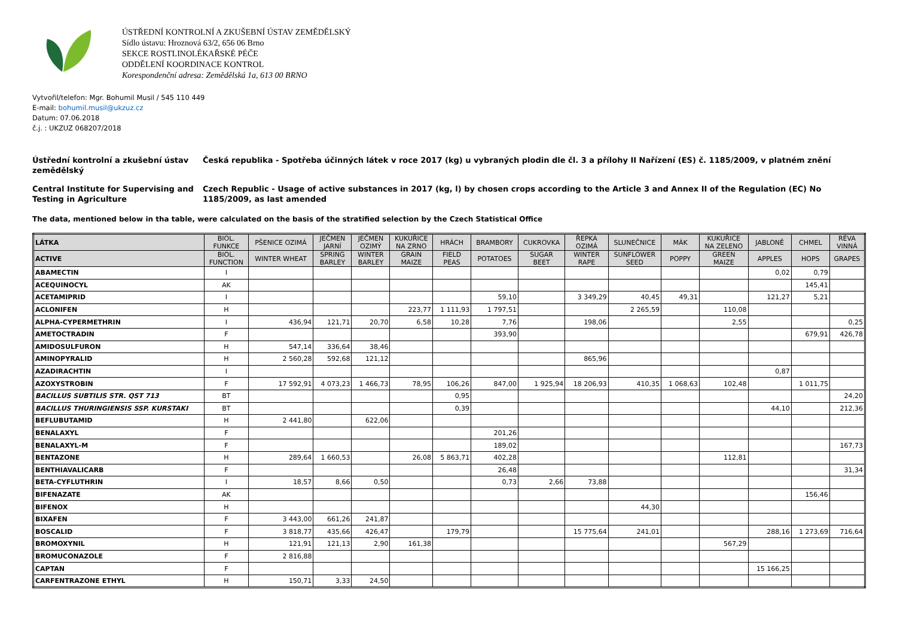ÚSTŘEDNÍ KONTROLNÍ A ZKUŠEBNÍ ÚSTAV ZEMĚDĚLSKÝ
Sídlo ústavu: Hroznová 63/2, 656 06 Brno
SEKCE ROSTLINOLÉKAŘSKÉ PÉČE
ODDĚLENÍ KOORDINACE KONTROL
Korespondenční adresa: Zemědělská 1a, 613 00 BRNO
Vytvořil/telefon: Mgr. Bohumil Musil / 545 110 449
E-mail: bohumil.musil@ukzuz.cz
Datum: 07.06.2018
č.j. : UKZUZ 068207/2018
Ústřední kontrolní a zkušební ústav zemědělský
Česká republika - Spotřeba účinných látek v roce 2017 (kg) u vybraných plodin dle čl. 3 a přílohy II Nařízení (ES) č. 1185/2009, v platném znění
Central Institute for Supervising and Testing in Agriculture
Czech Republic - Usage of active substances in 2017 (kg, l) by chosen crops according to the Article 3 and Annex II of the Regulation (EC) No 1185/2009, as last amended
The data, mentioned below in tha table, were calculated on the basis of the stratified selection by the Czech Statistical Office
| LÁTKA | BIOL. FUNKCE | PŠENICE OZIMÁ | JEČMEN JARNÍ | JEČMEN OZIMÝ | KUKUŘICE NA ZRNO | HRÁCH | BRAMBORY | CUKROVKA | ŘEPKA OZIMÁ | SLUNEČNICE | MÁK | KUKUŘICE NA ZELENO | JABLONĚ | CHMEL | RÉVA VINNÁ |
| --- | --- | --- | --- | --- | --- | --- | --- | --- | --- | --- | --- | --- | --- | --- | --- |
| ACTIVE | BIOL. FUNCTION | WINTER WHEAT | SPRING BARLEY | WINTER BARLEY | GRAIN MAIZE | FIELD PEAS | POTATOES | SUGAR BEET | WINTER RAPE | SUNFLOWER SEED | POPPY | GREEN MAIZE | APPLES | HOPS | GRAPES |
| ABAMECTIN | I | | | | | | | | | | | | 0,02 | 0,79 | |
| ACEQUINOCYL | AK | | | | | | | | | | | | | 145,41 | |
| ACETAMIPRID | I | | | | | | 59,10 | | 3 349,29 | 40,45 | 49,31 | | 121,27 | 5,21 | |
| ACLONIFEN | H | | | | 223,77 | 1 111,93 | 1 797,51 | | | 2 265,59 | | 110,08 | | | |
| ALPHA-CYPERMETHRIN | I | 436,94 | 121,71 | 20,70 | 6,58 | 10,28 | 7,76 | | 198,06 | | | 2,55 | | | 0,25 |
| AMETOCTRADIN | F | | | | | | 393,90 | | | | | | | 679,91 | 426,78 |
| AMIDOSULFURON | H | 547,14 | 336,64 | 38,46 | | | | | | | | | | | |
| AMINOPYRALID | H | 2 560,28 | 592,68 | 121,12 | | | | | 865,96 | | | | | | |
| AZADIRACHTIN | I | | | | | | | | | | | | 0,87 | | |
| AZOXYSTROBIN | F | 17 592,91 | 4 073,23 | 1 466,73 | 78,95 | 106,26 | 847,00 | 1 925,94 | 18 206,93 | 410,35 | 1 068,63 | 102,48 | | 1 011,75 | |
| BACILLUS SUBTILIS STR. QST 713 | BT | | | | | 0,95 | | | | | | | | | 24,20 |
| BACILLUS THURINGIENSIS SSP. KURSTAKI | BT | | | | | 0,39 | | | | | | | 44,10 | | 212,36 |
| BEFLUBUTAMID | H | 2 441,80 | | 622,06 | | | | | | | | | | | |
| BENALAXYL | F | | | | | | 201,26 | | | | | | | | |
| BENALAXYL-M | F | | | | | | 189,02 | | | | | | | | 167,73 |
| BENTAZONE | H | 289,64 | 1 660,53 | | 26,08 | 5 863,71 | 402,28 | | | | | 112,81 | | | |
| BENTHIAVALICARB | F | | | | | | 26,48 | | | | | | | | 31,34 |
| BETA-CYFLUTHRIN | I | 18,57 | 8,66 | 0,50 | | | 0,73 | 2,66 | 73,88 | | | | | | |
| BIFENAZATE | AK | | | | | | | | | | | | | 156,46 | |
| BIFENOX | H | | | | | | | | | 44,30 | | | | | |
| BIXAFEN | F | 3 443,00 | 661,26 | 241,87 | | | | | | | | | | | |
| BOSCALID | F | 3 818,77 | 435,66 | 426,47 | | 179,79 | | | 15 775,64 | 241,01 | | | 288,16 | 1 273,69 | 716,64 |
| BROMOXYNIL | H | 121,91 | 121,13 | 2,90 | 161,38 | | | | | | | 567,29 | | | |
| BROMUCONAZOLE | F | 2 816,88 | | | | | | | | | | | | | |
| CAPTAN | F | | | | | | | | | | | | 15 166,25 | | |
| CARFENTRAZONE ETHYL | H | 150,71 | 3,33 | 24,50 | | | | | | | | | | | |